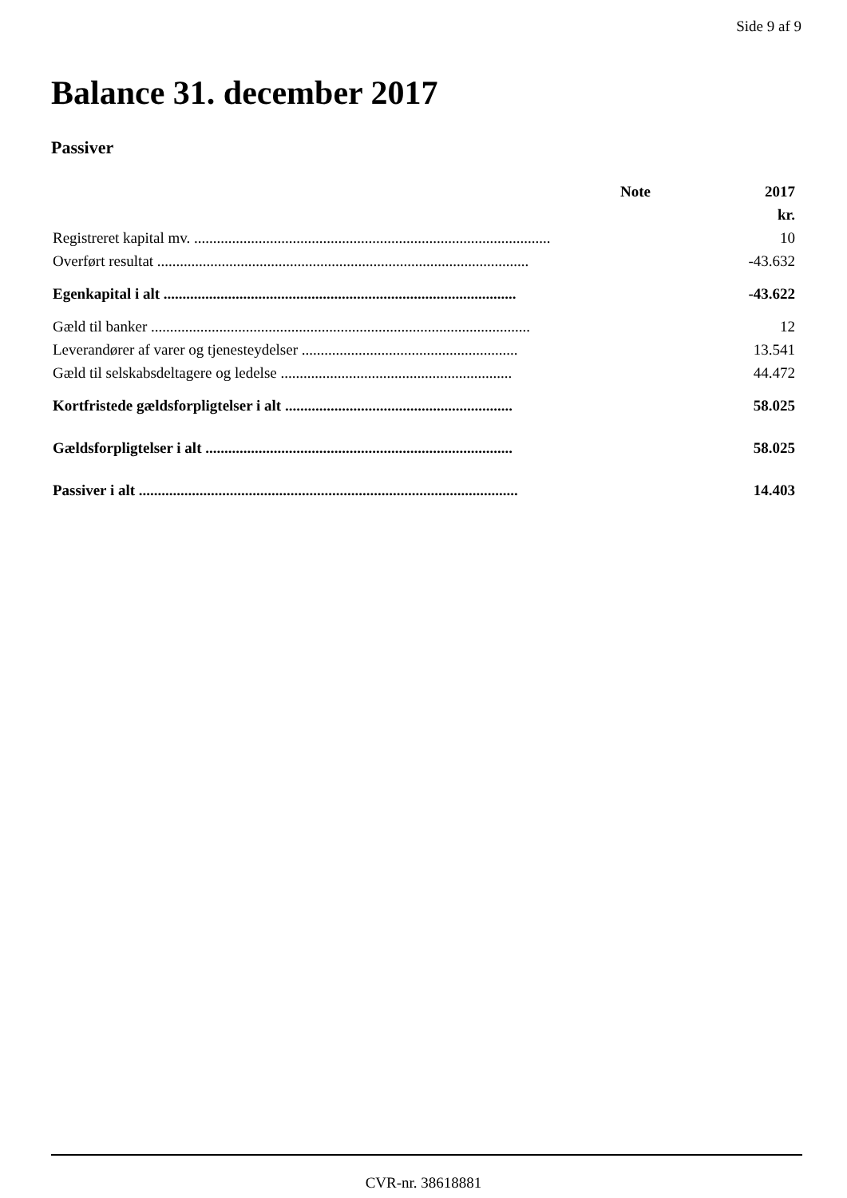Side 9 af 9
Balance 31. december 2017
Passiver
| | Note | 2017 |
| --- | --- | --- |
| | | kr. |
| Registreret kapital mv. .............................................................................................. | | 10 |
| Overført resultat .................................................................................................. | | -43.632 |
| Egenkapital i alt ............................................................................................. | | -43.622 |
| Gæld til banker .................................................................................................... | | 12 |
| Leverandører af varer og tjenesteydelser ......................................................... | | 13.541 |
| Gæld til selskabsdeltagere og ledelse ............................................................. | | 44.472 |
| Kortfristede gældsforpligtelser i alt ............................................................ | | 58.025 |
| Gældsforpligtelser i alt ................................................................................. | | 58.025 |
| Passiver i alt .................................................................................................... | | 14.403 |
CVR-nr. 38618881